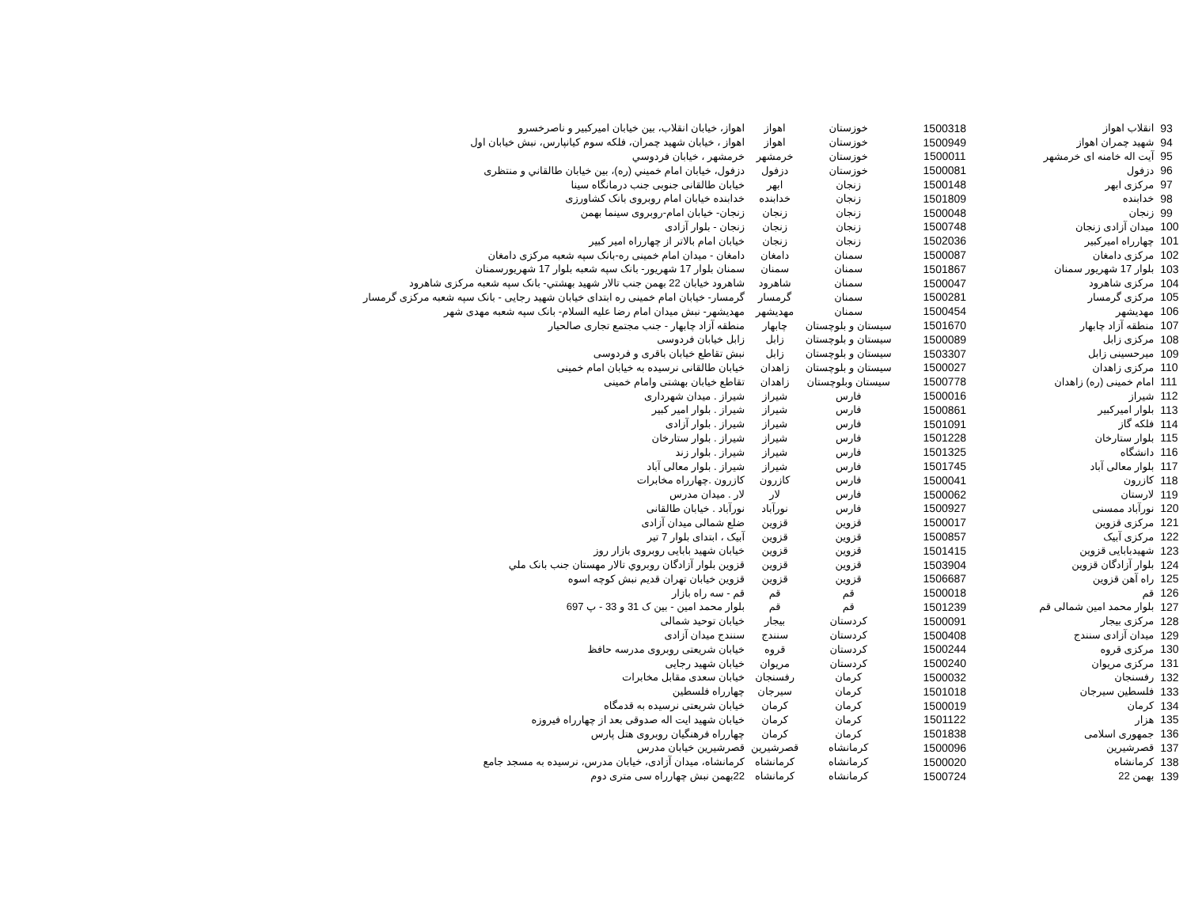| 93 | انقلاب اهواز | 1500318 | خوزستان | اهواز | اهواز، خیابان انقلاب، بین خیابان امیرکبیر و ناصرخسرو |
| 94 | شهید چمران اهواز | 1500949 | خوزستان | اهواز | اهواز ، خیابان شهید چمران، فلکه سوم کیانپارس، نبش خیابان اول |
| 95 | آیت اله خامنه ای خرمشهر | 1500011 | خوزستان | خرمشهر | خرمشهر ، خيابان فردوسي |
| 96 | دزفول | 1500081 | خوزستان | دزفول | دزفول، خيابان امام خميني (ره)، بين خيابان طالقاني و منتظری |
| 97 | مرکزی ابهر | 1500148 | زنجان | ابهر | خیابان طالقانی جنوبی جنب درمانگاه سینا |
| 98 | خدابنده | 1501809 | زنجان | خدابنده | خدابنده خیابان امام روبروی بانک کشاورزی |
| 99 | زنجان | 1500048 | زنجان | زنجان | زنجان- خیابان امام-روبروی سینما بهمن |
| 100 | میدان آزادی زنجان | 1500748 | زنجان | زنجان | زنجان - بلوار آزادی |
| 101 | چهارراه امیرکبیر | 1502036 | زنجان | زنجان | خیابان امام بالاتر از چهارراه امیر کبیر |
| 102 | مرکزی دامغان | 1500087 | سمنان | دامغان | دامغان - میدان امام خمینی ره-بانک سپه شعبه مرکزی دامغان |
| 103 | بلوار 17 شهریور سمنان | 1501867 | سمنان | سمنان | سمنان بلوار 17 شهریور- بانک سپه شعبه بلوار 17 شهریورسمنان |
| 104 | مرکزی شاهرود | 1500047 | سمنان | شاهرود | شاهرود خیابان 22 بهمن جنب تالار شهید بهشتي- بانک سپه شعبه مرکزی شاهرود |
| 105 | مرکزی گرمسار | 1500281 | سمنان | گرمسار | گرمسار- خیابان امام خمینی ره ابتدای خیابان شهید رجایی - بانک سپه شعبه مرکزی گرمسار |
| 106 | مهدیشهر | 1500454 | سمنان | مهدیشهر | مهدیشهر- نبش میدان امام رضا علیه السلام- بانک سپه شعبه مهدی شهر |
| 107 | منطقه آزاد چابهار | 1501670 | سیستان و بلوچستان | چابهار | منطقه آزاد چابهار - جنب مجتمع تجاری صالحیار |
| 108 | مرکزی زابل | 1500089 | سیستان و بلوچستان | زابل | زابل خیابان فردوسی |
| 109 | میرحسینی زابل | 1503307 | سیستان و بلوچستان | زابل | نبش تقاطع خیابان باقری و فردوسی |
| 110 | مرکزی زاهدان | 1500027 | سیستان و بلوچستان | زاهدان | خیابان طالقانی نرسیده به خیابان امام خمینی |
| 111 | امام خمینی (ره) زاهدان | 1500778 | سیستان وبلوچستان | زاهدان | تقاطع خیابان بهشتی وامام خمینی |
| 112 | شیراز | 1500016 | فارس | شیراز | شیراز . میدان شهرداری |
| 113 | بلوار امیرکبیر | 1500861 | فارس | شیراز | شیراز . بلوار امیر کبیر |
| 114 | فلکه گاز | 1501091 | فارس | شیراز | شیراز . بلوار آزادی |
| 115 | بلوار ستارخان | 1501228 | فارس | شیراز | شیراز . بلوار ستارخان |
| 116 | دانشگاه | 1501325 | فارس | شیراز | شیراز . بلوار زند |
| 117 | بلوار معالی آباد | 1501745 | فارس | شیراز | شیراز . بلوار معالی آباد |
| 118 | کازرون | 1500041 | فارس | کازرون | کازرون .چهارراه مخابرات |
| 119 | لارستان | 1500062 | فارس | لار | لار . میدان مدرس |
| 120 | نورآباد ممسنی | 1500927 | فارس | نورآباد | نورآباد . خیابان طالقانی |
| 121 | مرکزی قزوین | 1500017 | قزوین | قزوین | ضلع شمالی میدان آزادی |
| 122 | مرکزی آبیک | 1500857 | قزوین | قزوین | آبیک ، ابتدای بلوار 7 تیر |
| 123 | شهیدبابایی قزوین | 1501415 | قزوین | قزوین | خیابان شهید بابایی روبروی بازار روز |
| 124 | بلوار آزادگان قزوین | 1503904 | قزوین | قزوین | قزوین بلوار آزادگان روبروي تالار مهستان جنب بانک ملي |
| 125 | راه آهن قزوین | 1506687 | قزوین | قزوین | قزوین خیابان تهران قدیم نبش کوچه اسوه |
| 126 | قم | 1500018 | قم | قم | قم - سه راه بازار |
| 127 | بلوار محمد امین شمالی قم | 1501239 | قم | قم | بلوار محمد امین - بین ک 31 و 33 - پ 697 |
| 128 | مرکزی بیجار | 1500091 | کردستان | بیجار | خیابان توحید شمالی |
| 129 | میدان آزادی سنندج | 1500408 | کردستان | سنندج | سنندج میدان آزادی |
| 130 | مرکزی قروه | 1500244 | کردستان | قروه | خیابان شریعتی روبروی مدرسه حافظ |
| 131 | مرکزی مریوان | 1500240 | کردستان | مریوان | خیابان شهید رجایی |
| 132 | رفسنجان | 1500032 | کرمان | رفسنجان | خیابان سعدی مقابل مخابرات |
| 133 | فلسطین سیرجان | 1501018 | کرمان | سیرجان | چهارراه فلسطین |
| 134 | کرمان | 1500019 | کرمان | کرمان | خیابان شریعتی نرسیده به قدمگاه |
| 135 | هزار | 1501122 | کرمان | کرمان | خیابان شهید ایت اله صدوقی بعد از چهارراه فیروزه |
| 136 | جمهوری اسلامی | 1501838 | کرمان | کرمان | چهارراه فرهنگیان روبروی هتل پارس |
| 137 | قصرشیرین | 1500096 | کرمانشاه | قصرشیرین | قصرشیرین خیابان مدرس |
| 138 | کرمانشاه | 1500020 | کرمانشاه | کرمانشاه | کرمانشاه، میدان آزادی، خیابان مدرس، نرسیده به مسجد جامع |
| 139 | بهمن 22 | 1500724 | کرمانشاه | کرمانشاه | 22بهمن نبش چهارراه سی متری دوم |